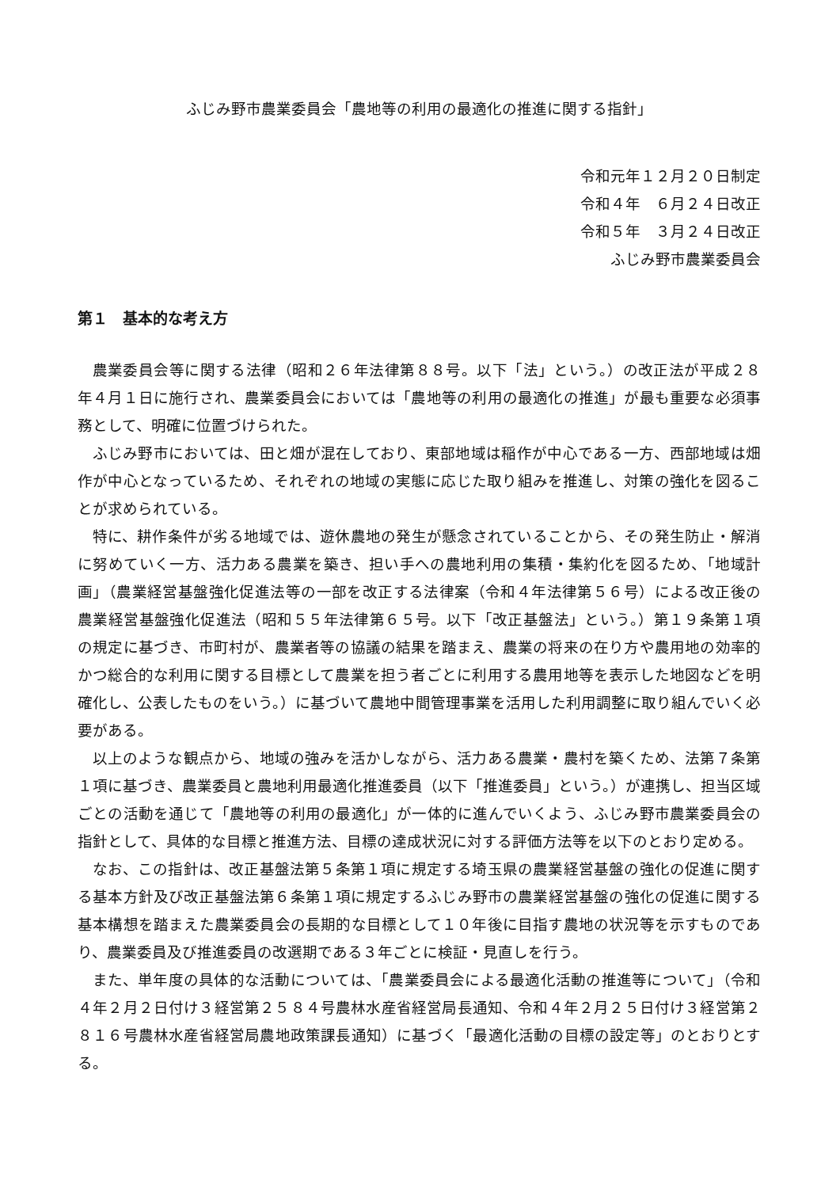ふじみ野市農業委員会「農地等の利用の最適化の推進に関する指針」
令和元年１２月２０日制定
令和４年　６月２４日改正
令和５年　３月２４日改正
ふじみ野市農業委員会
第１　基本的な考え方
農業委員会等に関する法律（昭和２６年法律第８８号。以下「法」という。）の改正法が平成２８年４月１日に施行され、農業委員会においては「農地等の利用の最適化の推進」が最も重要な必須事務として、明確に位置づけられた。
ふじみ野市においては、田と畑が混在しており、東部地域は稲作が中心である一方、西部地域は畑作が中心となっているため、それぞれの地域の実態に応じた取り組みを推進し、対策の強化を図ることが求められている。
特に、耕作条件が劣る地域では、遊休農地の発生が懸念されていることから、その発生防止・解消に努めていく一方、活力ある農業を築き、担い手への農地利用の集積・集約化を図るため、「地域計画」（農業経営基盤強化促進法等の一部を改正する法律案（令和４年法律第５６号）による改正後の農業経営基盤強化促進法（昭和５５年法律第６５号。以下「改正基盤法」という。）第１９条第１項の規定に基づき、市町村が、農業者等の協議の結果を踏まえ、農業の将来の在り方や農用地の効率的かつ総合的な利用に関する目標として農業を担う者ごとに利用する農用地等を表示した地図などを明確化し、公表したものをいう。）に基づいて農地中間管理事業を活用した利用調整に取り組んでいく必要がある。
以上のような観点から、地域の強みを活かしながら、活力ある農業・農村を築くため、法第７条第１項に基づき、農業委員と農地利用最適化推進委員（以下「推進委員」という。）が連携し、担当区域ごとの活動を通じて「農地等の利用の最適化」が一体的に進んでいくよう、ふじみ野市農業委員会の指針として、具体的な目標と推進方法、目標の達成状況に対する評価方法等を以下のとおり定める。
なお、この指針は、改正基盤法第５条第１項に規定する埼玉県の農業経営基盤の強化の促進に関する基本方針及び改正基盤法第６条第１項に規定するふじみ野市の農業経営基盤の強化の促進に関する基本構想を踏まえた農業委員会の長期的な目標として１０年後に目指す農地の状況等を示すものであり、農業委員及び推進委員の改選期である３年ごとに検証・見直しを行う。
また、単年度の具体的な活動については、「農業委員会による最適化活動の推進等について」（令和４年２月２日付け３経営第２５８４号農林水産省経営局長通知、令和４年２月２５日付け３経営第２８１６号農林水産省経営局農地政策課長通知）に基づく「最適化活動の目標の設定等」のとおりとする。